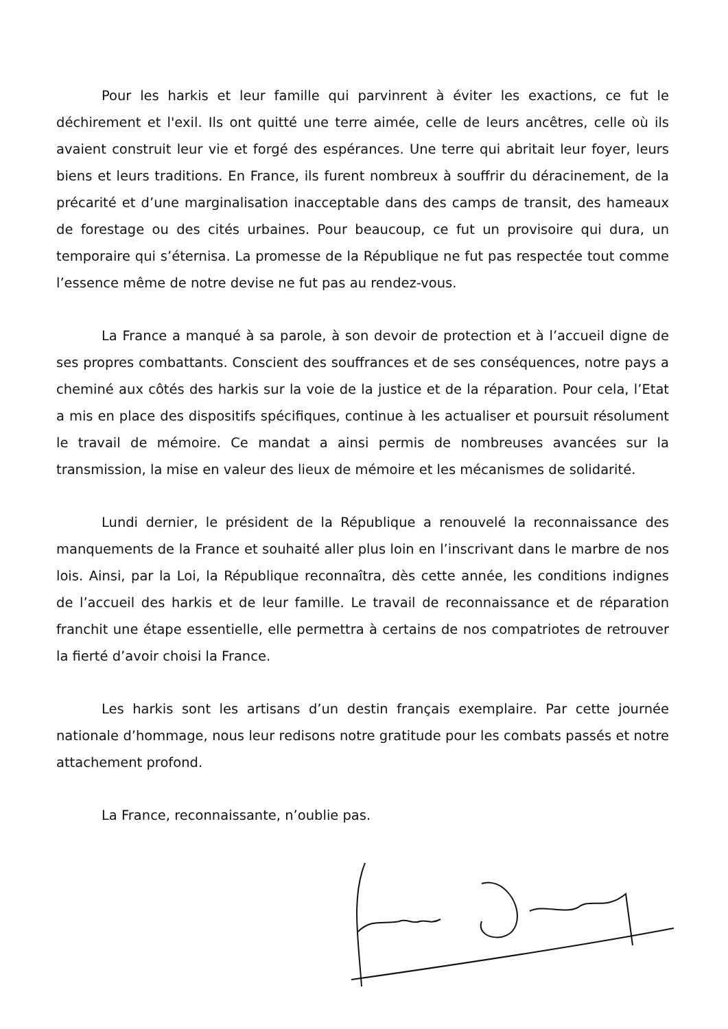Pour les harkis et leur famille qui parvinrent à éviter les exactions, ce fut le déchirement et l'exil. Ils ont quitté une terre aimée, celle de leurs ancêtres, celle où ils avaient construit leur vie et forgé des espérances. Une terre qui abritait leur foyer, leurs biens et leurs traditions. En France, ils furent nombreux à souffrir du déracinement, de la précarité et d’une marginalisation inacceptable dans des camps de transit, des hameaux de forestage ou des cités urbaines. Pour beaucoup, ce fut un provisoire qui dura, un temporaire qui s’éternisa. La promesse de la République ne fut pas respectée tout comme l’essence même de notre devise ne fut pas au rendez-vous.
La France a manqué à sa parole, à son devoir de protection et à l’accueil digne de ses propres combattants. Conscient des souffrances et de ses conséquences, notre pays a cheminé aux côtés des harkis sur la voie de la justice et de la réparation. Pour cela, l’Etat a mis en place des dispositifs spécifiques, continue à les actualiser et poursuit résolument le travail de mémoire. Ce mandat a ainsi permis de nombreuses avancées sur la transmission, la mise en valeur des lieux de mémoire et les mécanismes de solidarité.
Lundi dernier, le président de la République a renouvelé la reconnaissance des manquements de la France et souhaité aller plus loin en l’inscrivant dans le marbre de nos lois. Ainsi, par la Loi, la République reconnaîtra, dès cette année, les conditions indignes de l’accueil des harkis et de leur famille. Le travail de reconnaissance et de réparation franchit une étape essentielle, elle permettra à certains de nos compatriotes de retrouver la fierté d’avoir choisi la France.
Les harkis sont les artisans d’un destin français exemplaire. Par cette journée nationale d’hommage, nous leur redisons notre gratitude pour les combats passés et notre attachement profond.
La France, reconnaissante, n’oublie pas.